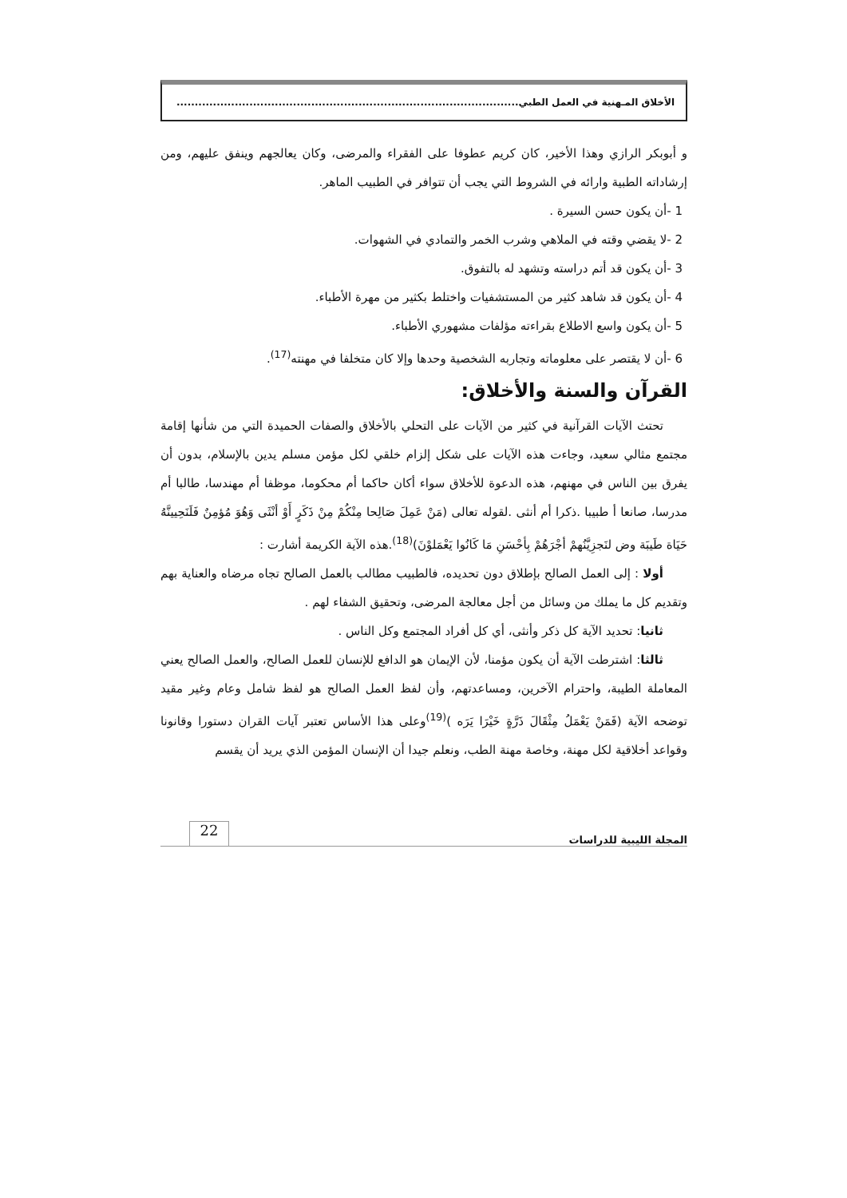الأخلاق المـهنية في العمل الطبي..............................................................................................
و أبوبكر الرازي وهذا الأخير، كان كريم عطوفا على الفقراء والمرضى، وكان يعالجهم وينفق عليهم، ومن إرشاداته الطبية وارائه في الشروط التي يجب أن تتوافر في الطبيب الماهر.
1 -أن يكون حسن السيرة .
2 -لا يقضي وقته في الملاهي وشرب الخمر والتمادي في الشهوات.
3 -أن يكون قد أتم دراسته وتشهد له بالتفوق.
4 -أن يكون قد شاهد كثير من المستشفيات واختلط بكثير من مهرة الأطباء.
5 -أن يكون واسع الاطلاع بقراءته مؤلفات مشهوري الأطباء.
6 -أن لا يقتصر على معلوماته وتجاربه الشخصية وحدها وإلا كان متخلفا في مهنته<sup>(17)</sup>.
القرآن والسنة والأخلاق:
تحتث الآيات القرآنية في كثير من الآيات على التحلي بالأخلاق والصفات الحميدة التي من شأنها إقامة مجتمع مثالي سعيد، وجاءت هذه الآيات على شكل إلزام خلقي لكل مؤمن مسلم يدين بالإسلام، بدون أن يفرق بين الناس في مهنهم، هذه الدعوة للأخلاق سواء أكان حاكما أم محكوما، موظفا أم مهندسا، طالبا أم مدرسا، صانعا أ طبيبا .ذكرا أم أنثى .لقوله تعالى (مَنْ عَمِلَ صَالِحا مِنْكُمْ مِنْ ذَكَرٍ أَوْ أنْثَى وَهُوَ مُؤمِنٌ فَلَنَحِيينَّهُ حَيَاة طَيبَة وض لنَجزِيَّنُهمْ أجْرَهُمْ بِأحْسَنِ مَا كَانُوا يَعْمَلوْنَ)<sup>(18)</sup>.هذه الآية الكريمة أشارت :
أولا : إلى العمل الصالح بإطلاق دون تحديده، فالطبيب مطالب بالعمل الصالح تجاه مرضاه والعناية بهم وتقديم كل ما يملك من وسائل من أجل معالجة المرضى، وتحقيق الشفاء لهم .
ثانيا: تحديد الآية كل ذكر وأنثى، أي كل أفراد المجتمع وكل الناس .
ثالثا: اشترطت الآية أن يكون مؤمنا، لأن الإيمان هو الدافع للإنسان للعمل الصالح، والعمل الصالح يعني المعاملة الطيبة، واحترام الآخرين، ومساعدتهم، وأن لفظ العمل الصالح هو لفظ شامل وعام وغير مقيد توضحه الآية (فَمَنْ يَعْمَلُ مِثْقَالَ ذَرَّةٍ خَيْرَا يَرَه )<sup>(19)</sup>وعلى هذا الأساس تعتبر آيات القران دستورا وقانونا وقواعد أخلاقية لكل مهنة، وخاصة مهنة الطب، ونعلم جيدا أن الإنسان المؤمن الذي يريد أن يقسم
المجلة الليبية للدراسات 22